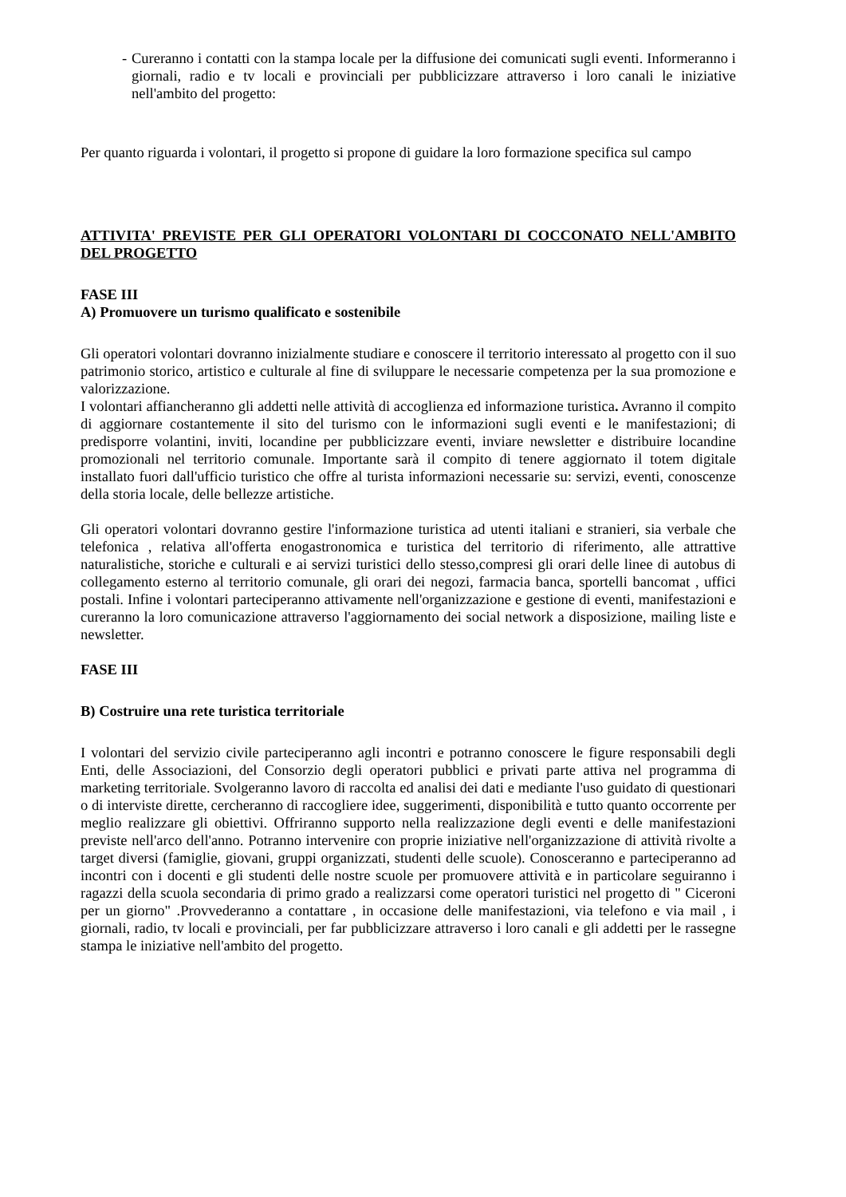- Cureranno i contatti con la stampa locale per la diffusione dei comunicati sugli eventi. Informeranno i giornali, radio e tv locali e provinciali per pubblicizzare attraverso i loro canali le iniziative nell'ambito del progetto:
Per quanto riguarda i volontari, il progetto si propone di guidare la loro formazione specifica sul campo
ATTIVITA' PREVISTE PER GLI OPERATORI VOLONTARI DI COCCONATO NELL'AMBITO DEL PROGETTO
FASE III
A) Promuovere un turismo qualificato e sostenibile
Gli operatori volontari dovranno inizialmente studiare e conoscere il territorio interessato al progetto con il suo patrimonio storico, artistico e culturale al fine di sviluppare le necessarie competenza per la sua promozione e valorizzazione.
I volontari affiancheranno gli addetti nelle attività di accoglienza ed informazione turistica. Avranno il compito di aggiornare costantemente il sito del turismo con le informazioni sugli eventi e le manifestazioni; di predisporre volantini, inviti, locandine per pubblicizzare eventi, inviare newsletter e distribuire locandine promozionali nel territorio comunale. Importante sarà il compito di tenere aggiornato il totem digitale installato fuori dall'ufficio turistico che offre al turista informazioni necessarie su: servizi, eventi, conoscenze della storia locale, delle bellezze artistiche.
Gli operatori volontari dovranno gestire l'informazione turistica ad utenti italiani e stranieri, sia verbale che telefonica , relativa all'offerta enogastronomica e turistica del territorio di riferimento, alle attrattive naturalistiche, storiche e culturali e ai servizi turistici dello stesso,compresi gli orari delle linee di autobus di collegamento esterno al territorio comunale, gli orari dei negozi, farmacia banca, sportelli bancomat , uffici postali. Infine i volontari parteciperanno attivamente nell'organizzazione e gestione di eventi, manifestazioni e cureranno la loro comunicazione attraverso l'aggiornamento dei social network a disposizione, mailing liste e newsletter.
FASE III
B) Costruire una rete turistica territoriale
I volontari del servizio civile parteciperanno agli incontri e potranno conoscere le figure responsabili degli Enti, delle Associazioni, del Consorzio degli operatori pubblici e privati parte attiva nel programma di marketing territoriale. Svolgeranno lavoro di raccolta ed analisi dei dati e mediante l'uso guidato di questionari o di interviste dirette, cercheranno di raccogliere idee, suggerimenti, disponibilità e tutto quanto occorrente per meglio realizzare gli obiettivi. Offriranno supporto nella realizzazione degli eventi e delle manifestazioni previste nell'arco dell'anno. Potranno intervenire con proprie iniziative nell'organizzazione di attività rivolte a target diversi (famiglie, giovani, gruppi organizzati, studenti delle scuole). Conosceranno e parteciperanno ad incontri con i docenti e gli studenti delle nostre scuole per promuovere attività e in particolare seguiranno i ragazzi della scuola secondaria di primo grado a realizzarsi come operatori turistici nel progetto di " Ciceroni per un giorno" .Provvederanno a contattare , in occasione delle manifestazioni, via telefono e via mail , i giornali, radio, tv locali e provinciali, per far pubblicizzare attraverso i loro canali e gli addetti per le rassegne stampa le iniziative nell'ambito del progetto.